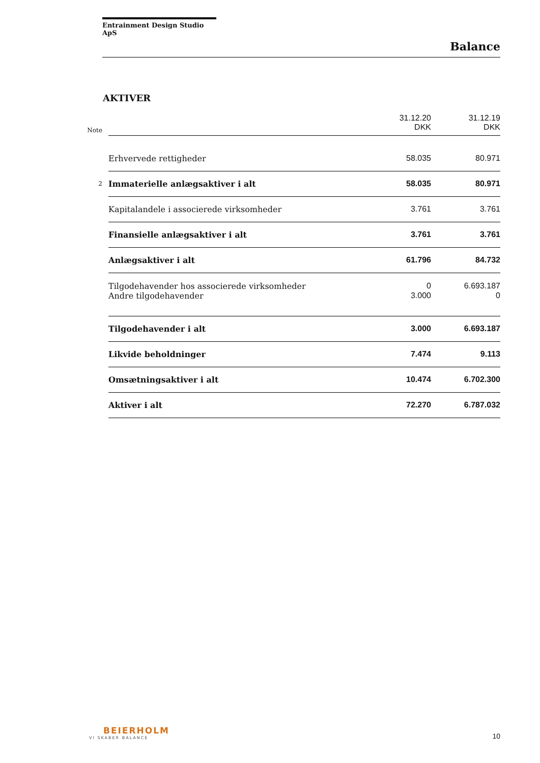Entrainment Design Studio ApS
Balance
AKTIVER
| Note | | 31.12.20 DKK | 31.12.19 DKK |
| | Erhvervede rettigheder | 58.035 | 80.971 |
| 2 | Immaterielle anlægsaktiver i alt | 58.035 | 80.971 |
| | Kapitalandele i associerede virksomheder | 3.761 | 3.761 |
| | Finansielle anlægsaktiver i alt | 3.761 | 3.761 |
| | Anlægsaktiver i alt | 61.796 | 84.732 |
| | Tilgodehavender hos associerede virksomheder | 0 | 6.693.187 |
| | Andre tilgodehavender | 3.000 | 0 |
| | Tilgodehavender i alt | 3.000 | 6.693.187 |
| | Likvide beholdninger | 7.474 | 9.113 |
| | Omsætningsaktiver i alt | 10.474 | 6.702.300 |
| | Aktiver i alt | 72.270 | 6.787.032 |
BEIERHOLM
VI SKABER BALANCE
10